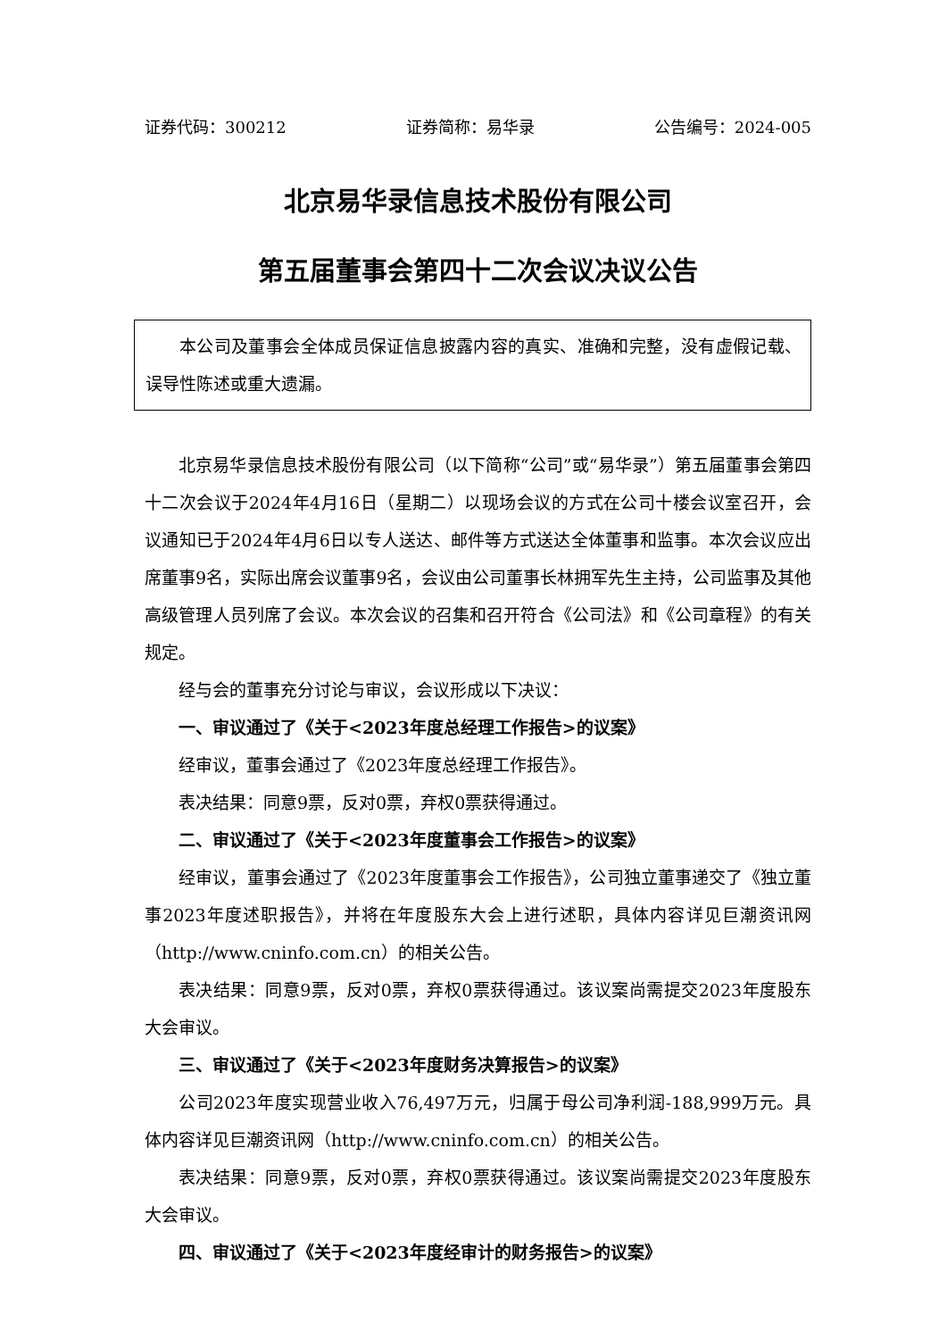证券代码：300212 证券简称：易华录 公告编号：2024-005
北京易华录信息技术股份有限公司
第五届董事会第四十二次会议决议公告
本公司及董事会全体成员保证信息披露内容的真实、准确和完整，没有虚假记载、误导性陈述或重大遗漏。
北京易华录信息技术股份有限公司（以下简称“公司”或“易华录”）第五届董事会第四十二次会议于2024年4月16日（星期二）以现场会议的方式在公司十楼会议室召开，会议通知已于2024年4月6日以专人送达、邮件等方式送达全体董事和监事。本次会议应出席董事9名，实际出席会议董事9名，会议由公司董事长林拥军先生主持，公司监事及其他高级管理人员列席了会议。本次会议的召集和召开符合《公司法》和《公司章程》的有关规定。
经与会的董事充分讨论与审议，会议形成以下决议：
一、审议通过了《关于<2023年度总经理工作报告>的议案》
经审议，董事会通过了《2023年度总经理工作报告》。
表决结果：同意9票，反对0票，弃权0票获得通过。
二、审议通过了《关于<2023年度董事会工作报告>的议案》
经审议，董事会通过了《2023年度董事会工作报告》，公司独立董事递交了《独立董事2023年度述职报告》，并将在年度股东大会上进行述职，具体内容详见巨潮资讯网（http://www.cninfo.com.cn）的相关公告。
表决结果：同意9票，反对0票，弃权0票获得通过。该议案尚需提交2023年度股东大会审议。
三、审议通过了《关于<2023年度财务决算报告>的议案》
公司2023年度实现营业收入76,497万元，归属于母公司净利润-188,999万元。具体内容详见巨潮资讯网（http://www.cninfo.com.cn）的相关公告。
表决结果：同意9票，反对0票，弃权0票获得通过。该议案尚需提交2023年度股东大会审议。
四、审议通过了《关于<2023年度经审计的财务报告>的议案》